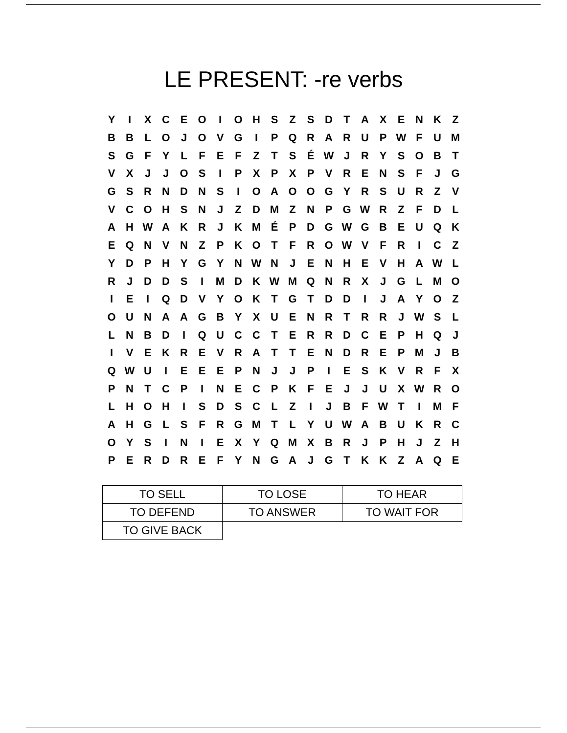LE PRESENT: -re verbs
| Y | I | X | C | E | O | I | O | H | S | Z | S | D | T | A | X | E | N | K | Z |
| B | B | L | O | J | O | V | G | I | P | Q | R | A | R | U | P | W | F | U | M |
| S | G | F | Y | L | F | E | F | Z | T | S | É | W | J | R | Y | S | O | B | T |
| V | X | J | J | O | S | I | P | X | P | X | P | V | R | E | N | S | F | J | G |
| G | S | R | N | D | N | S | I | O | A | O | O | G | Y | R | S | U | R | Z | V |
| V | C | O | H | S | N | J | Z | D | M | Z | N | P | G | W | R | Z | F | D | L |
| A | H | W | A | K | R | J | K | M | É | P | D | G | W | G | B | E | U | Q | K |
| E | Q | N | V | N | Z | P | K | O | T | F | R | O | W | V | F | R | I | C | Z |
| Y | D | P | H | Y | G | Y | N | W | N | J | E | N | H | E | V | H | A | W | L |
| R | J | D | D | S | I | M | D | K | W | M | Q | N | R | X | J | G | L | M | O |
| I | E | I | Q | D | V | Y | O | K | T | G | T | D | D | I | J | A | Y | O | Z |
| O | U | N | A | A | G | B | Y | X | U | E | N | R | T | R | R | J | W | S | L |
| L | N | B | D | I | Q | U | C | C | T | E | R | R | D | C | E | P | H | Q | J |
| I | V | E | K | R | E | V | R | A | T | T | E | N | D | R | E | P | M | J | B |
| Q | W | U | I | E | E | E | P | N | J | J | P | I | E | S | K | V | R | F | X |
| P | N | T | C | P | I | N | E | C | P | K | F | E | J | J | U | X | W | R | O |
| L | H | O | H | I | S | D | S | C | L | Z | I | J | B | F | W | T | I | M | F |
| A | H | G | L | S | F | R | G | M | T | L | Y | U | W | A | B | U | K | R | C |
| O | Y | S | I | N | I | E | X | Y | Q | M | X | B | R | J | P | H | J | Z | H |
| P | E | R | D | R | E | F | Y | N | G | A | J | G | T | K | K | Z | A | Q | E |
| TO SELL | TO LOSE | TO HEAR |
| TO DEFEND | TO ANSWER | TO WAIT FOR |
| TO GIVE BACK | | |